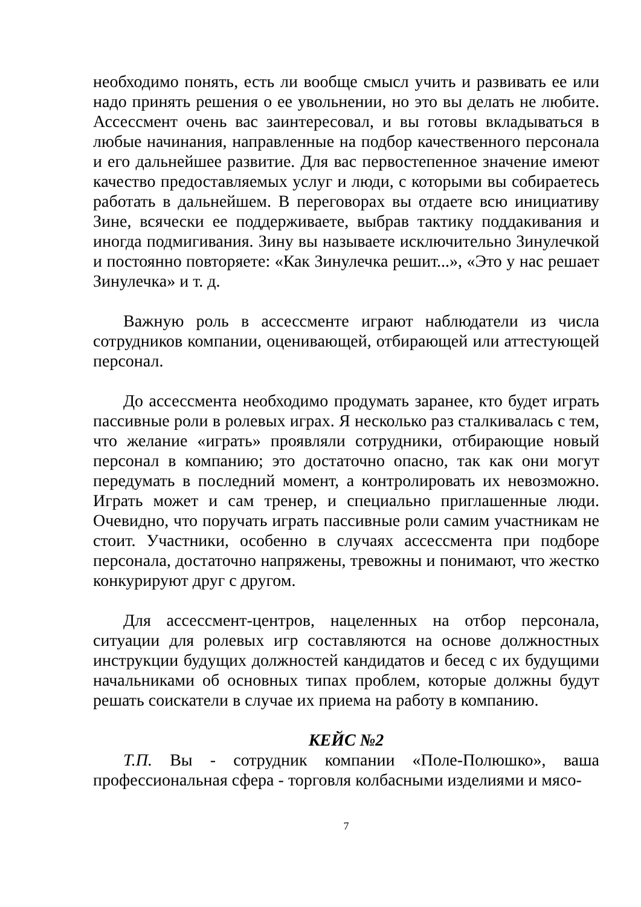необходимо понять, есть ли вообще смысл учить и развивать ее или надо принять решения о ее увольнении, но это вы делать не любите. Ассессмент очень вас заинтересовал, и вы готовы вкладываться в любые начинания, направленные на подбор качественного персонала и его дальнейшее развитие. Для вас первостепенное значение имеют качество предоставляемых услуг и люди, с которыми вы собираетесь работать в дальнейшем. В переговорах вы отдаете всю инициативу Зине, всячески ее поддерживаете, выбрав тактику поддакивания и иногда подмигивания. Зину вы называете исключительно Зинулечкой и постоянно повторяете: «Как Зинулечка решит...», «Это у нас решает Зинулечка» и т. д.
Важную роль в ассессменте играют наблюдатели из числа сотрудников компании, оценивающей, отбирающей или аттестующей персонал.
До ассессмента необходимо продумать заранее, кто будет играть пассивные роли в ролевых играх. Я несколько раз сталкивалась с тем, что желание «играть» проявляли сотрудники, отбирающие новый персонал в компанию; это достаточно опасно, так как они могут передумать в последний момент, а контролировать их невозможно. Играть может и сам тренер, и специально приглашенные люди. Очевидно, что поручать играть пассивные роли самим участникам не стоит. Участники, особенно в случаях ассессмента при подборе персонала, достаточно напряжены, тревожны и понимают, что жестко конкурируют друг с другом.
Для ассессмент-центров, нацеленных на отбор персонала, ситуации для ролевых игр составляются на основе должностных инструкции будущих должностей кандидатов и бесед с их будущими начальниками об основных типах проблем, которые должны будут решать соискатели в случае их приема на работу в компанию.
КЕЙС №2
Т.П. Вы - сотрудник компании «Поле-Полюшко», ваша профессиональная сфера - торговля колбасными изделиями и мясо-
7